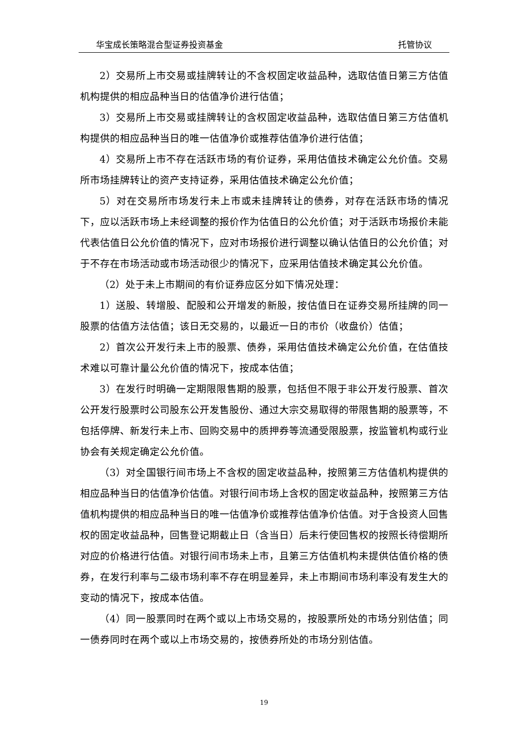华宝成长策略混合型证券投资基金 托管协议
2）交易所上市交易或挂牌转让的不含权固定收益品种，选取估值日第三方估值机构提供的相应品种当日的估值净价进行估值；
3）交易所上市交易或挂牌转让的含权固定收益品种，选取估值日第三方估值机构提供的相应品种当日的唯一估值净价或推荐估值净价进行估值；
4）交易所上市不存在活跃市场的有价证券，采用估值技术确定公允价值。交易所市场挂牌转让的资产支持证券，采用估值技术确定公允价值；
5）对在交易所市场发行未上市或未挂牌转让的债券，对存在活跃市场的情况下，应以活跃市场上未经调整的报价作为估值日的公允价值；对于活跃市场报价未能代表估值日公允价值的情况下，应对市场报价进行调整以确认估值日的公允价值；对于不存在市场活动或市场活动很少的情况下，应采用估值技术确定其公允价值。
（2）处于未上市期间的有价证券应区分如下情况处理：
1）送股、转增股、配股和公开增发的新股，按估值日在证券交易所挂牌的同一股票的估值方法估值；该日无交易的，以最近一日的市价（收盘价）估值；
2）首次公开发行未上市的股票、债券，采用估值技术确定公允价值，在估值技术难以可靠计量公允价值的情况下，按成本估值；
3）在发行时明确一定期限限售期的股票，包括但不限于非公开发行股票、首次公开发行股票时公司股东公开发售股份、通过大宗交易取得的带限售期的股票等，不包括停牌、新发行未上市、回购交易中的质押券等流通受限股票，按监管机构或行业协会有关规定确定公允价值。
（3）对全国银行间市场上不含权的固定收益品种，按照第三方估值机构提供的相应品种当日的估值净价估值。对银行间市场上含权的固定收益品种，按照第三方估值机构提供的相应品种当日的唯一估值净价或推荐估值净价估值。对于含投资人回售权的固定收益品种，回售登记期截止日（含当日）后未行使回售权的按照长待偿期所对应的价格进行估值。对银行间市场未上市，且第三方估值机构未提供估值价格的债券，在发行利率与二级市场利率不存在明显差异，未上市期间市场利率没有发生大的变动的情况下，按成本估值。
（4）同一股票同时在两个或以上市场交易的，按股票所处的市场分别估值；同一债券同时在两个或以上市场交易的，按债券所处的市场分别估值。
19